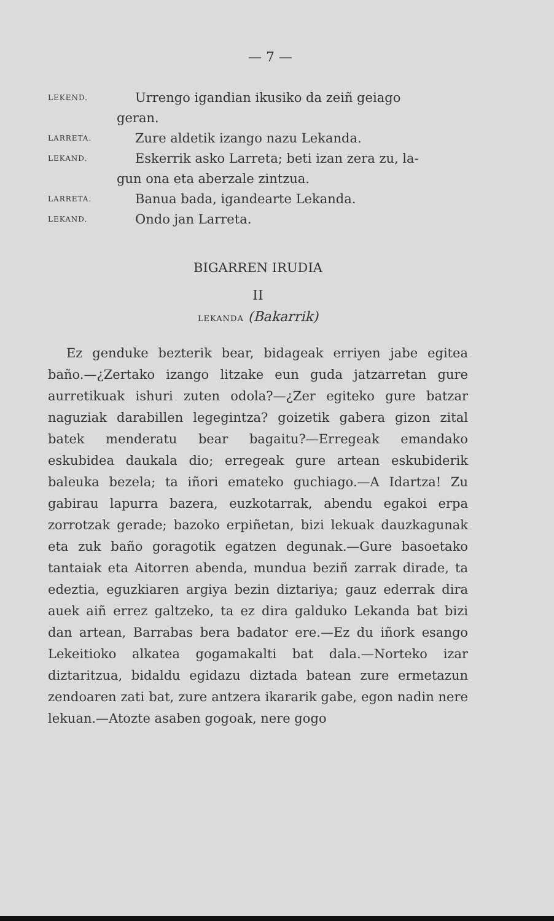— 7 —
LEKEND. Urrengo igandian ikusiko da zeiñ geiago
geran.
LARRETA. Zure aldetik izango nazu Lekanda.
LEKAND. Eskerrik asko Larreta; beti izan zera zu, la-
gun ona eta aberzale zintzua.
LARRETA. Banua bada, igandearte Lekanda.
LEKAND. Ondo jan Larreta.
BIGARREN IRUDIA
II
LEKANDA (Bakarrik)
Ez genduke bezterik bear, bidageak erriyen jabe egitea baño.—¿Zertako izango litzake eun guda jatzarretan gure aurretikuak ishuri zuten odola?—¿Zer egiteko gure batzar naguziak darabillen legegintza? goizetik gabera gizon zital batek menderatu bear bagaitu?—Erregeak emandako eskubidea daukala dio; erregeak gure artean eskubiderik baleuka bezela; ta iñori emateko guchiago.—A Idartza! Zu gabirau lapurra bazera, euzkotarrak, abendu egakoi erpa zorrotzak gerade; bazoko erpiñetan, bizi lekuak dauzkagunak eta zuk baño goragotik egatzen degunak.—Gure basoetako tantaiak eta Aitorren abenda, mundua beziñ zarrak dirade, ta edeztia, eguzkiaren argiya bezin diztariya; gauz ederrak dira auek aiñ errez galtzeko, ta ez dira galduko Lekanda bat bizi dan artean, Barrabas bera badator ere.—Ez du iñork esango Lekeitioko alkatea gogamakalti bat dala.—Norteko izar diztaritzua, bidaldu egidazu diztada batean zure ermetazun zendoaren zati bat, zure antzera ikararik gabe, egon nadin nere lekuan.—Atozte asaben gogoak, nere gogo